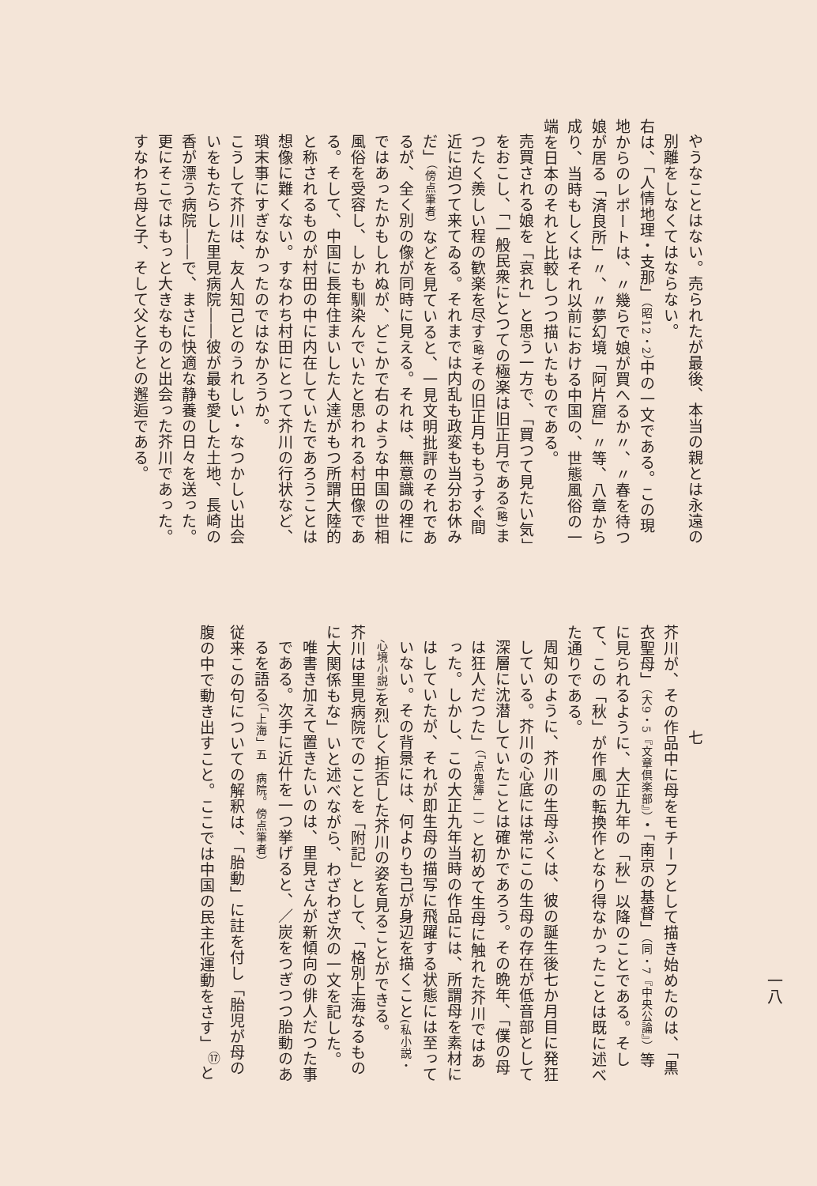やうなことはない。売られたが最後、本当の親とは永遠の別離をしなくてはならない。
右は、「人情地理・支那」（昭12・2）中の一文である。この現地からのレポートは、〃幾らで娘が買へるか〃、〃春を待つ娘が居る「済良所」〃、〃夢幻境「阿片窟」〃等、八章から成り、当時もしくはそれ以前における中国の、世態風俗の一端を日本のそれと比較しつつ描いたものである。
売買される娘を「哀れ」と思う一方で、「買つて見たい気」をおこし、「一般民衆にとつての極楽は旧正月である(略) まつたく羨しい程の歓楽を尽す(略) その旧正月ももうすぐ間近に迫つて来てゐる。それまでは内乱も政変も当分お休みだ」（傍点筆者）などを見ていると、一見文明批評のそれであるが、全く別の像が同時に見える。それは、無意識の裡にではあったかもしれぬが、どこかで右のような中国の世相風俗を受容し、しかも馴染んでいたと思われる村田像である。そして、中国に長年住まいした人達がもつ所謂大陸的と称されるものが村田の中に内在していたであろうことは想像に難くない。すなわち村田にとつて芥川の行状など、瑣末事にすぎなかったのではなかろうか。
こうして芥川は、友人知己とのうれしい・なつかしい出会いをもたらした里見病院――彼が最も愛した土地、長崎の香が漂う病院――で、まさに快適な静養の日々を送った。更にそこではもっと大きなものと出会った芥川であった。すなわち母と子、そして父と子との邂逅である。
七
芥川が、その作品中に母をモチーフとして描き始めたのは、「黒衣聖母」（大9・5『文章倶楽部』）・「南京の基督」（同・7『中央公論』）等に見られるように、大正九年の「秋」以降のことである。そして、この「秋」が作風の転換作となり得なかったことは既に述べた通りである。
周知のように、芥川の生母ふくは、彼の誕生後七か月目に発狂している。芥川の心底には常にこの生母の存在が低音部として深層に沈潜していたことは確かであろう。その晩年、「僕の母は狂人だつた」（「点鬼簿」一）と初めて生母に触れた芥川ではあった。しかし、この大正九年当時の作品には、所謂母を素材にはしていたが、それが即生母の描写に飛躍する状態には至っていない。その背景には、何よりも己が身辺を描くこと(私小説・心境小説) を烈しく拒否した芥川の姿を見ることができる。
芥川は里見病院でのことを「附記」として、「格別上海なるものに大関係もな」いと述べながら、わざわざ次の一文を記した。
唯書き加えて置きたいのは、里見さんが新傾向の俳人だつた事である。次手に近什を一つ挙げると、／炭をつぎつつ胎動のあるを語る（「上海」五　病院。傍点筆者）
従来この句についての解釈は、「胎動」に註を付し「胎児が母の腹の中で動き出すこと。ここでは中国の民主化運動をさす」<sup>⑰</sup>と
一八